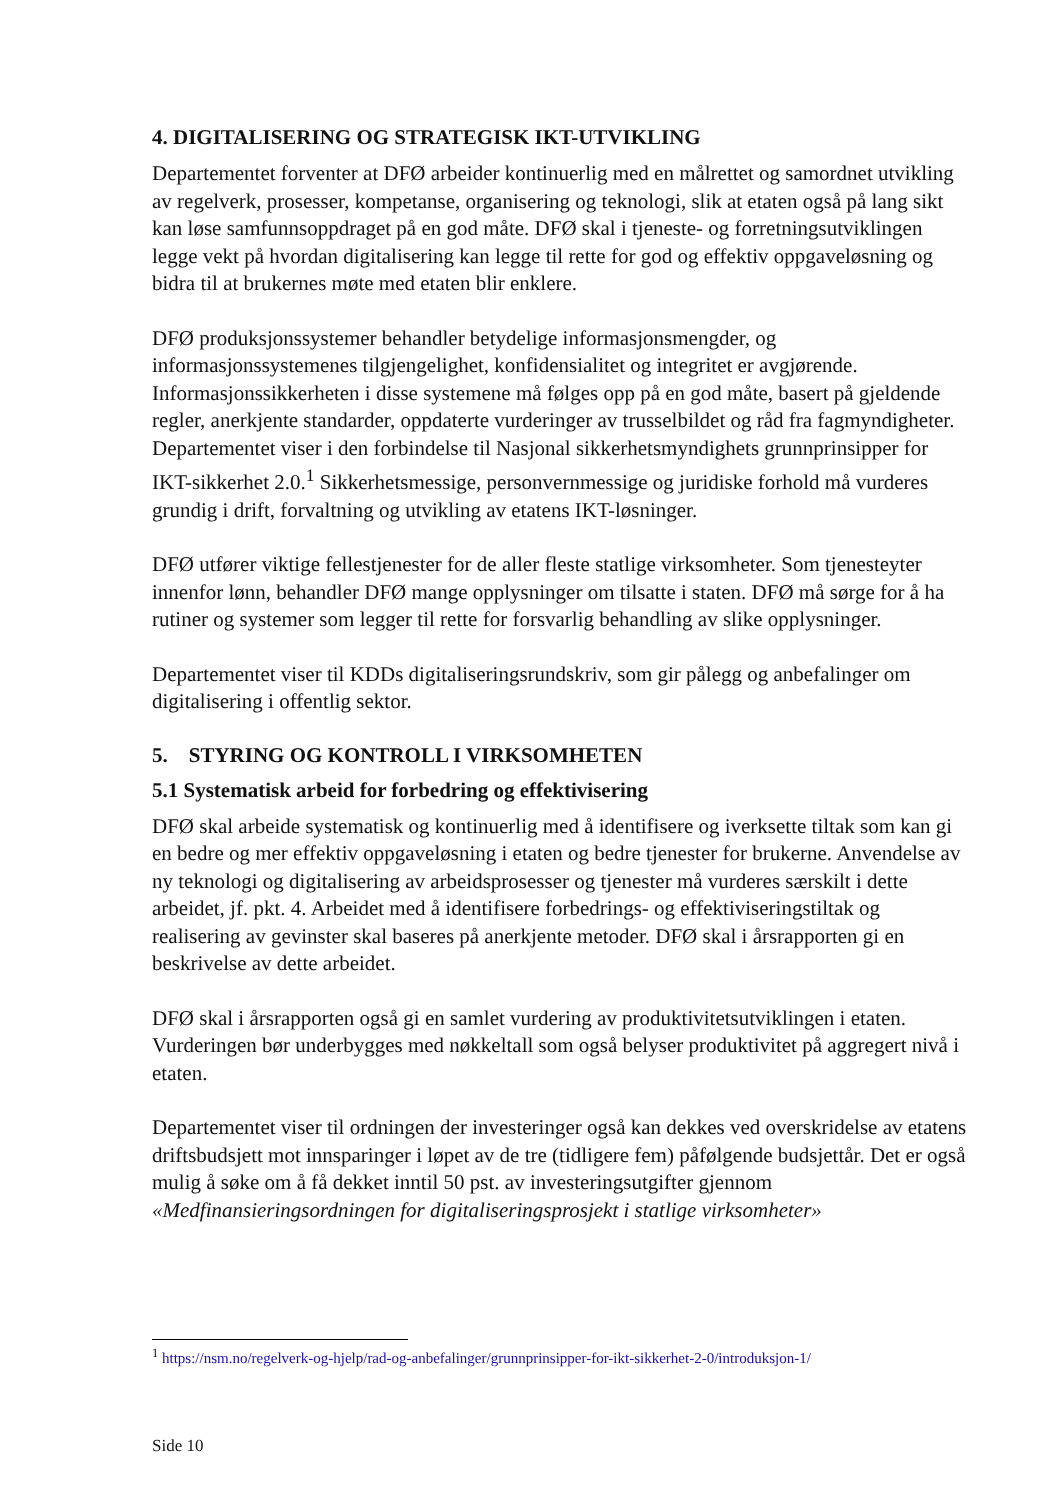4. DIGITALISERING OG STRATEGISK IKT-UTVIKLING
Departementet forventer at DFØ arbeider kontinuerlig med en målrettet og samordnet utvikling av regelverk, prosesser, kompetanse, organisering og teknologi, slik at etaten også på lang sikt kan løse samfunnsoppdraget på en god måte. DFØ skal i tjeneste- og forretningsutviklingen legge vekt på hvordan digitalisering kan legge til rette for god og effektiv oppgaveløsning og bidra til at brukernes møte med etaten blir enklere.
DFØ produksjonssystemer behandler betydelige informasjonsmengder, og informasjonssystemenes tilgjengelighet, konfidensialitet og integritet er avgjørende. Informasjonssikkerheten i disse systemene må følges opp på en god måte, basert på gjeldende regler, anerkjente standarder, oppdaterte vurderinger av trusselbildet og råd fra fagmyndigheter. Departementet viser i den forbindelse til Nasjonal sikkerhetsmyndighets grunnprinsipper for IKT-sikkerhet 2.0.<sup>1</sup> Sikkerhetsmessige, personvernmessige og juridiske forhold må vurderes grundig i drift, forvaltning og utvikling av etatens IKT-løsninger.
DFØ utfører viktige fellestjenester for de aller fleste statlige virksomheter. Som tjenesteyter innenfor lønn, behandler DFØ mange opplysninger om tilsatte i staten. DFØ må sørge for å ha rutiner og systemer som legger til rette for forsvarlig behandling av slike opplysninger.
Departementet viser til KDDs digitaliseringsrundskriv, som gir pålegg og anbefalinger om digitalisering i offentlig sektor.
5. STYRING OG KONTROLL I VIRKSOMHETEN
5.1 Systematisk arbeid for forbedring og effektivisering
DFØ skal arbeide systematisk og kontinuerlig med å identifisere og iverksette tiltak som kan gi en bedre og mer effektiv oppgaveløsning i etaten og bedre tjenester for brukerne. Anvendelse av ny teknologi og digitalisering av arbeidsprosesser og tjenester må vurderes særskilt i dette arbeidet, jf. pkt. 4. Arbeidet med å identifisere forbedrings- og effektiviseringstiltak og realisering av gevinster skal baseres på anerkjente metoder. DFØ skal i årsrapporten gi en beskrivelse av dette arbeidet.
DFØ skal i årsrapporten også gi en samlet vurdering av produktivitetsutviklingen i etaten. Vurderingen bør underbygges med nøkkeltall som også belyser produktivitet på aggregert nivå i etaten.
Departementet viser til ordningen der investeringer også kan dekkes ved overskridelse av etatens driftsbudsjett mot innsparinger i løpet av de tre (tidligere fem) påfølgende budsjettår. Det er også mulig å søke om å få dekket inntil 50 pst. av investeringsutgifter gjennom «Medfinansieringsordningen for digitaliseringsprosjekt i statlige virksomheter»
<sup>1</sup> https://nsm.no/regelverk-og-hjelp/rad-og-anbefalinger/grunnprinsipper-for-ikt-sikkerhet-2-0/introduksjon-1/
Side 10